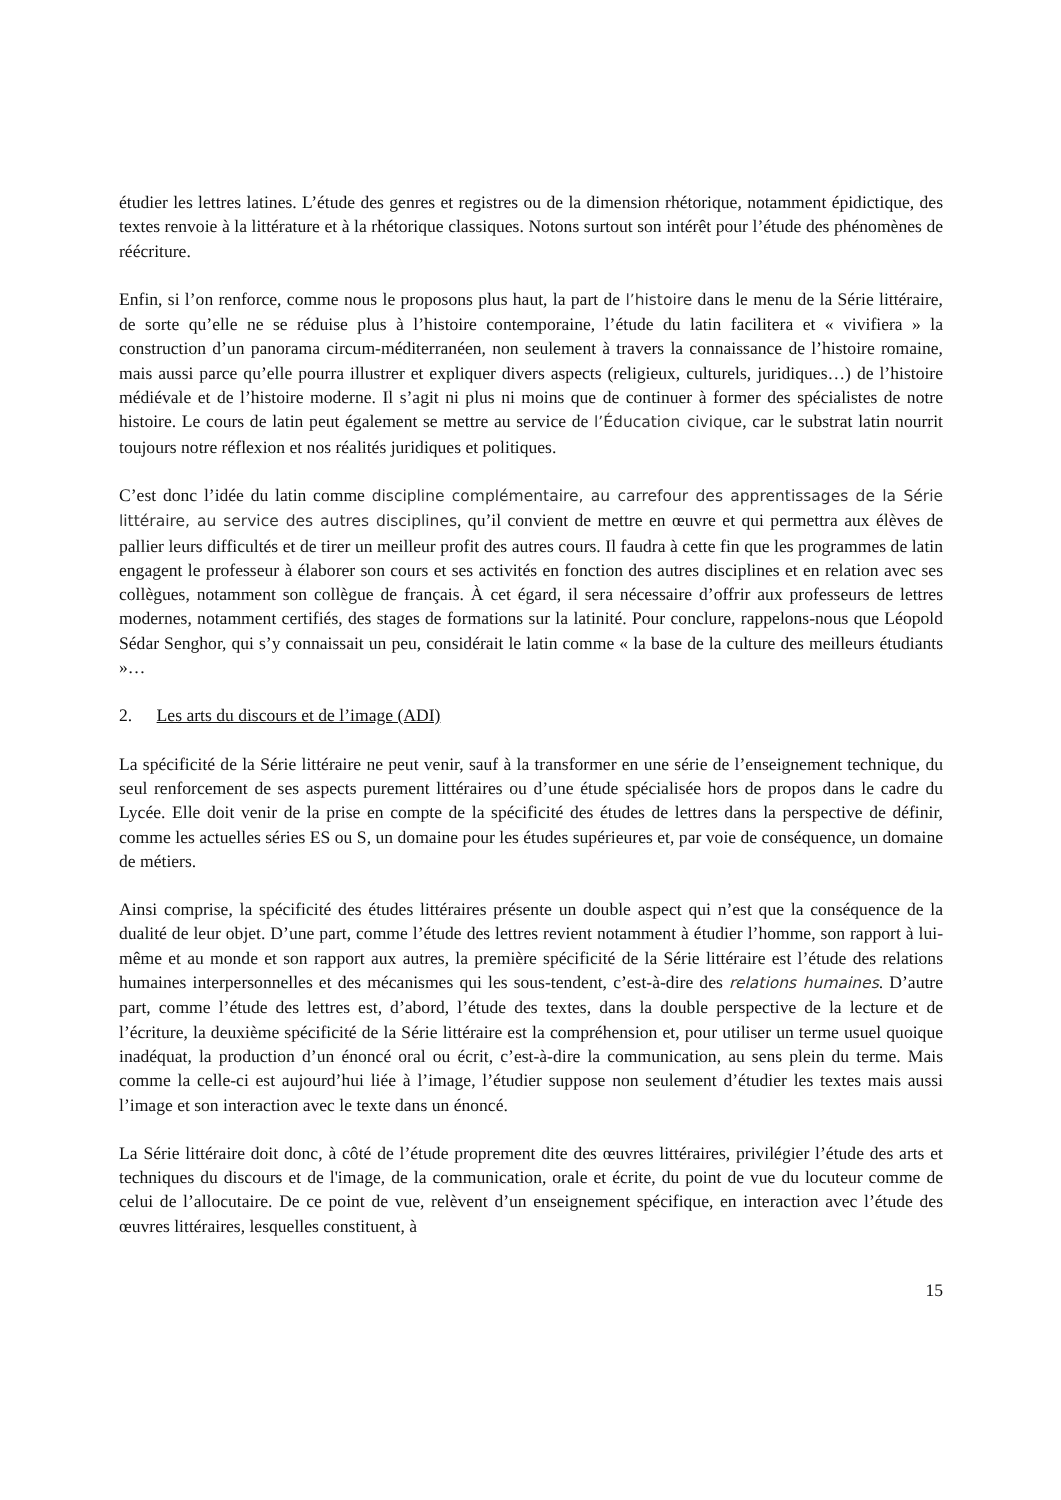étudier les lettres latines. L’étude des genres et registres ou de la dimension rhétorique, notamment épidictique, des textes renvoie à la littérature et à la rhétorique classiques. Notons surtout son intérêt pour l’étude des phénomènes de réécriture.
Enfin, si l’on renforce, comme nous le proposons plus haut, la part de l’histoire dans le menu de la Série littéraire, de sorte qu’elle ne se réduise plus à l’histoire contemporaine, l’étude du latin facilitera et « vivifiera » la construction d’un panorama circum-méditerranéen, non seulement à travers la connaissance de l’histoire romaine, mais aussi parce qu’elle pourra illustrer et expliquer divers aspects (religieux, culturels, juridiques…) de l’histoire médiévale et de l’histoire moderne. Il s’agit ni plus ni moins que de continuer à former des spécialistes de notre histoire. Le cours de latin peut également se mettre au service de l’Éducation civique, car le substrat latin nourrit toujours notre réflexion et nos réalités juridiques et politiques.
C’est donc l’idée du latin comme discipline complémentaire, au carrefour des apprentissages de la Série littéraire, au service des autres disciplines, qu’il convient de mettre en œuvre et qui permettra aux élèves de pallier leurs difficultés et de tirer un meilleur profit des autres cours. Il faudra à cette fin que les programmes de latin engagent le professeur à élaborer son cours et ses activités en fonction des autres disciplines et en relation avec ses collègues, notamment son collègue de français. À cet égard, il sera nécessaire d’offrir aux professeurs de lettres modernes, notamment certifiés, des stages de formations sur la latinité. Pour conclure, rappelons-nous que Léopold Sédar Senghor, qui s’y connaissait un peu, considérait le latin comme « la base de la culture des meilleurs étudiants »…
2. Les arts du discours et de l’image (ADI)
La spécificité de la Série littéraire ne peut venir, sauf à la transformer en une série de l’enseignement technique, du seul renforcement de ses aspects purement littéraires ou d’une étude spécialisée hors de propos dans le cadre du Lycée. Elle doit venir de la prise en compte de la spécificité des études de lettres dans la perspective de définir, comme les actuelles séries ES ou S, un domaine pour les études supérieures et, par voie de conséquence, un domaine de métiers.
Ainsi comprise, la spécificité des études littéraires présente un double aspect qui n’est que la conséquence de la dualité de leur objet. D’une part, comme l’étude des lettres revient notamment à étudier l’homme, son rapport à lui-même et au monde et son rapport aux autres, la première spécificité de la Série littéraire est l’étude des relations humaines interpersonnelles et des mécanismes qui les sous-tendent, c’est-à-dire des relations humaines. D’autre part, comme l’étude des lettres est, d’abord, l’étude des textes, dans la double perspective de la lecture et de l’écriture, la deuxième spécificité de la Série littéraire est la compréhension et, pour utiliser un terme usuel quoique inadéquat, la production d’un énoncé oral ou écrit, c’est-à-dire la communication, au sens plein du terme. Mais comme la celle-ci est aujourd’hui liée à l’image, l’étudier suppose non seulement d’étudier les textes mais aussi l’image et son interaction avec le texte dans un énoncé.
La Série littéraire doit donc, à côté de l’étude proprement dite des œuvres littéraires, privilégier l’étude des arts et techniques du discours et de l'image, de la communication, orale et écrite, du point de vue du locuteur comme de celui de l’allocutaire. De ce point de vue, relèvent d’un enseignement spécifique, en interaction avec l’étude des œuvres littéraires, lesquelles constituent, à
15